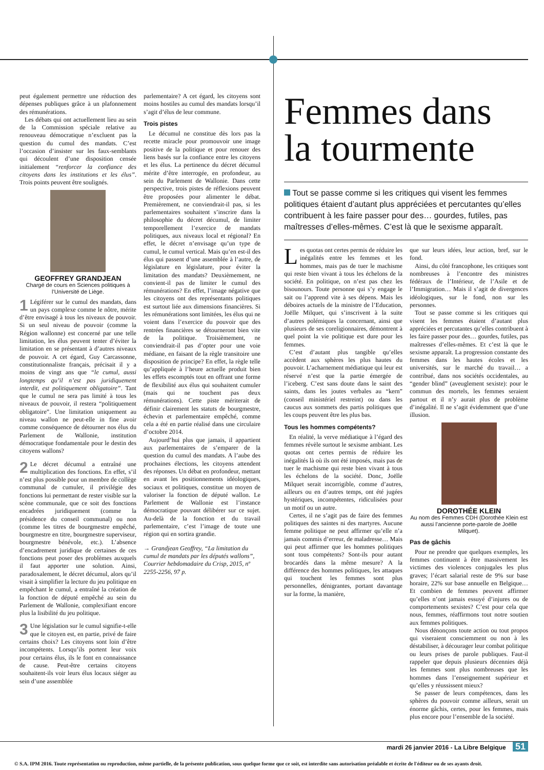peut également permettre une réduction des dépenses publiques grâce à un plafonnement des rémunérations.
Les débats qui ont actuellement lieu au sein de la Commission spéciale relative au renouveau démocratique n’excluent pas la question du cumul des mandats. C’est l’occasion d’insister sur les faux-semblants qui découlent d’une disposition censée initialement “renforcer la confiance des citoyens dans les institutions et les élus”. Trois points peuvent être soulignés.
GEOFFREY GRANDJEAN
Chargé de cours en Sciences politiques à l’Université de Liège.
1 Légiférer sur le cumul des mandats, dans un pays complexe comme le nôtre, mérite d’être envisagé à tous les niveaux de pouvoir. Si un seul niveau de pouvoir (comme la Région wallonne) est concerné par une telle limitation, les élus peuvent tenter d’éviter la limitation en se présentant à d’autres niveaux de pouvoir. A cet égard, Guy Carcassonne, constitutionnaliste français, précisait il y a moins de vingt ans que “le cumul, aussi longtemps qu’il n’est pas juridiquement interdit, est politiquement obligatoire”. Tant que le cumul ne sera pas limité à tous les niveaux de pouvoir, il restera “politiquement obligatoire”. Une limitation uniquement au niveau wallon ne peut-elle in fine avoir comme conséquence de détourner nos élus du Parlement de Wallonie, institution démocratique fondamentale pour le destin des citoyens wallons?
2 Le décret décumul a entraîné une multiplication des fonctions. En effet, s’il n’est plus possible pour un membre de collège communal de cumuler, il privilégie des fonctions lui permettant de rester visible sur la scène communale, que ce soit des fonctions encadrées juridiquement (comme la présidence du conseil communal) ou non (comme les titres de bourgmestre empêché, bourgmestre en titre, bourgmestre superviseur, bourgmestre bénévole, etc.). L’absence d’encadrement juridique de certaines de ces fonctions peut poser des problèmes auxquels il faut apporter une solution. Ainsi, paradoxalement, le décret décumul, alors qu’il visait à simplifier la lecture du jeu politique en empêchant le cumul, a entraîné la création de la fonction de député empêché au sein du Parlement de Wallonie, complexifiant encore plus la lisibilité du jeu politique.
3 Une législation sur le cumul signifie-t-elle que le citoyen est, en partie, privé de faire certains choix? Les citoyens sont loin d’être incompétents. Lorsqu’ils portent leur voix pour certains élus, ils le font en connaissance de cause. Peut-être certains citoyens souhaitent-ils voir leurs élus locaux siéger au sein d’une assemblée
parlementaire? A cet égard, les citoyens sont moins hostiles au cumul des mandats lorsqu’il s’agit d’élus de leur commune.
Trois pistes
Le décumul ne constitue dès lors pas la recette miracle pour promouvoir une image positive de la politique et pour renouer des liens basés sur la confiance entre les citoyens et les élus. La pertinence du décret décumul mérite d’être interrogée, en profondeur, au sein du Parlement de Wallonie. Dans cette perspective, trois pistes de réflexions peuvent être proposées pour alimenter le débat. Premièrement, ne conviendrait-il pas, si les parlementaires souhaitent s’inscrire dans la philosophie du décret décumul, de limiter temporellement l’exercice de mandats politiques, aux niveaux local et régional? En effet, le décret n’envisage qu’un type de cumul, le cumul vertical. Mais qu’en est-il des élus qui passent d’une assemblée à l’autre, de législature en législature, pour éviter la limitation des mandats? Deuxièmement, ne convient-il pas de limiter le cumul des rémunérations? En effet, l’image négative que les citoyens ont des représentants politiques est surtout liée aux dimensions financières. Si les rémunérations sont limitées, les élus qui ne voient dans l’exercice du pouvoir que des rentrées financières se détourneront bien vite de la politique. Troisièmement, ne conviendrait-il pas d’opter pour une voie médiane, en faisant de la règle transitoire une disposition de principe? En effet, la règle telle qu’appliquée à l’heure actuelle produit bien les effets escomptés tout en offrant une forme de flexibilité aux élus qui souhaitent cumuler (mais qui ne touchent pas deux rémunérations). Cette piste mériterait de définir clairement les statuts de bourgmestre, échevin et parlementaire empêché, comme cela a été en partie réalisé dans une circulaire d’octobre 2014.
Aujourd’hui plus que jamais, il appartient aux parlementaires de s’emparer de la question du cumul des mandats. A l’aube des prochaines élections, les citoyens attendent des réponses. Un débat en profondeur, mettant en avant les positionnements idéologiques, sociaux et politiques, constitue un moyen de valoriser la fonction de député wallon. Le Parlement de Wallonie est l’instance démocratique pouvant délibérer sur ce sujet. Au-delà de la fonction et du travail parlementaire, c’est l’image de toute une région qui en sortira grandie.
→ Grandjean Geoffrey, “La limitation du cumul de mandats par les députés wallons”, Courrier hebdomadaire du Crisp, 2015, nº 2255-2256, 97 p.
Femmes dans la tourmente
Tout se passe comme si les critiques qui visent les femmes politiques étaient d’autant plus appréciées et percutantes qu’elles contribuent à les faire passer pour des… gourdes, futiles, pas maîtresses d’elles-mêmes. C’est là que le sexisme apparaît.
Les quotas ont certes permis de réduire les inégalités entre les femmes et les hommes, mais pas de tuer le machisme qui reste bien vivant à tous les échelons de la société. En politique, on n’est pas chez les bisounours. Toute personne qui s’y engage le sait ou l’apprend vite à ses dépens. Mais les déboires actuels de la ministre de l’Education, Joëlle Milquet, qui s’inscrivent à la suite d’autres polémiques la concernant, ainsi que plusieurs de ses coreligionnaires, démontrent à quel point la vie politique est dure pour les femmes.
C’est d’autant plus tangible qu’elles accèdent aux sphères les plus hautes du pouvoir. L’acharnement médiatique qui leur est réservé n’est que la partie émergée de l’iceberg. C’est sans doute dans le saint des saints, dans les joutes verbales au “kern” (conseil ministériel restreint) ou dans les caucus aux sommets des partis politiques que les coups peuvent être les plus bas.
Tous les hommes compétents?
En réalité, la verve médiatique à l’égard des femmes révèle surtout le sexisme ambiant. Les quotas ont certes permis de réduire les inégalités là où ils ont été imposés, mais pas de tuer le machisme qui reste bien vivant à tous les échelons de la société. Donc, Joëlle Milquet serait incorrigible, comme d’autres, ailleurs ou en d’autres temps, ont été jugées hystériques, incompétentes, ridiculisées pour un motif ou un autre.
Certes, il ne s’agit pas de faire des femmes politiques des saintes ni des martyres. Aucune femme politique ne peut affirmer qu’elle n’a jamais commis d’erreur, de maladresse… Mais qui peut affirmer que les hommes politiques sont tous compétents? Sont-ils pour autant brocardés dans la même mesure? A la différence des hommes politiques, les attaques qui touchent les femmes sont plus personnelles, dénigrantes, portant davantage sur la forme, la manière,
que sur leurs idées, leur action, bref, sur le fond.
Ainsi, du côté francophone, les critiques sont nombreuses à l’encontre des ministres fédéraux de l’Intérieur, de l’Asile et de l’Immigration… Mais il s’agit de divergences idéologiques, sur le fond, non sur les personnes.
Tout se passe comme si les critiques qui visent les femmes étaient d’autant plus appréciées et percutantes qu’elles contribuent à les faire passer pour des… gourdes, futiles, pas maîtresses d’elles-mêmes. Et c’est là que le sexisme apparaît. La progression constante des femmes dans les hautes écoles et les universités, sur le marché du travail… a contribué, dans nos sociétés occidentales, au “gender blind” (aveuglement sexiste): pour le commun des mortels, les femmes seraient partout et il n’y aurait plus de problème d’inégalité. Il ne s’agit évidemment que d’une illusion.
DOROTHÉE KLEIN
Au nom des Femmes CDH (Dorothée Klein est aussi l’ancienne porte-parole de Joëlle Milquet).
Pas de gâchis
Pour ne prendre que quelques exemples, les femmes continuent à être massivement les victimes des violences conjugales les plus graves; l’écart salarial reste de 9% sur base horaire, 22% sur base annuelle en Belgique… Et combien de femmes peuvent affirmer qu’elles n’ont jamais essuyé d’injures ou de comportements sexistes? C’est pour cela que nous, femmes, réaffirmons tout notre soutien aux femmes politiques.
Nous dénonçons toute action ou tout propos qui viseraient consciemment ou non à les déstabiliser, à décourager leur combat politique ou leurs prises de parole publiques. Faut-il rappeler que depuis plusieurs décennies déjà les femmes sont plus nombreuses que les hommes dans l’enseignement supérieur et qu’elles y réussissent mieux?
Se passer de leurs compétences, dans les sphères du pouvoir comme ailleurs, serait un énorme gâchis, certes, pour les femmes, mais plus encore pour l’ensemble de la société.
mardi 26 janvier 2016 - La Libre Belgique 51
© S.A. IPM 2016. Toute représentation ou reproduction, même partielle, de la présente publication, sous quelque forme que ce soit, est interdite sans autorisation préalable et écrite de l'éditeur ou de ses ayants droit.